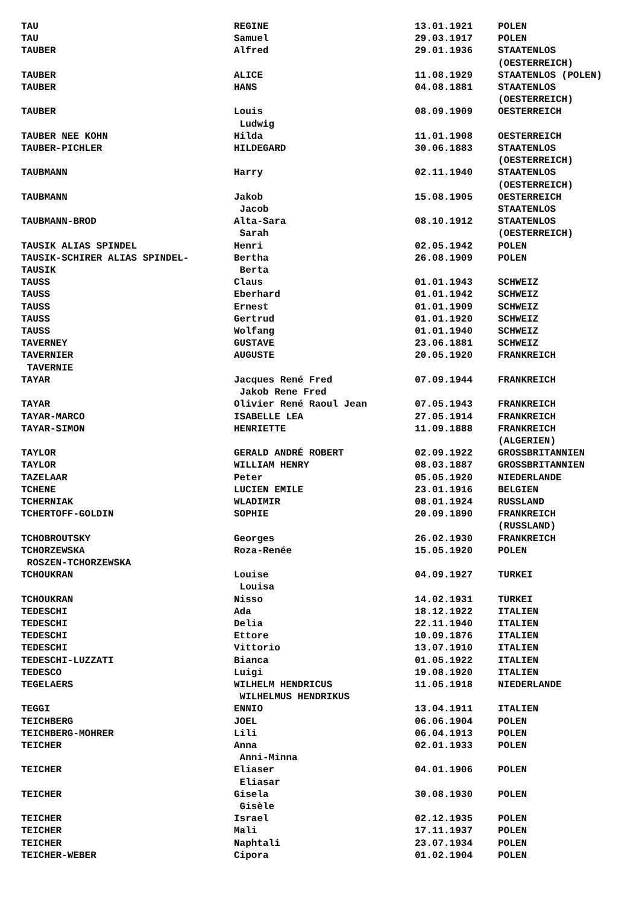| TAU | REGINE | 13.01.1921 | POLEN |
| TAU | Samuel | 29.03.1917 | POLEN |
| TAUBER | Alfred | 29.01.1936 | STAATENLOS (OESTERREICH) |
| TAUBER | ALICE | 11.08.1929 | STAATENLOS (POLEN) |
| TAUBER | HANS | 04.08.1881 | STAATENLOS (OESTERREICH) |
| TAUBER | Louis Ludwig | 08.09.1909 | OESTERREICH |
| TAUBER NEE KOHN | Hilda | 11.01.1908 | OESTERREICH |
| TAUBER-PICHLER | HILDEGARD | 30.06.1883 | STAATENLOS (OESTERREICH) |
| TAUBMANN | Harry | 02.11.1940 | STAATENLOS (OESTERREICH) |
| TAUBMANN | Jakob Jacob | 15.08.1905 | OESTERREICH STAATENLOS |
| TAUBMANN-BROD | Alta-Sara Sarah | 08.10.1912 | STAATENLOS (OESTERREICH) |
| TAUSIK ALIAS SPINDEL | Henri | 02.05.1942 | POLEN |
| TAUSIK-SCHIRER ALIAS SPINDEL- TAUSIK | Bertha Berta | 26.08.1909 | POLEN |
| TAUSS | Claus | 01.01.1943 | SCHWEIZ |
| TAUSS | Eberhard | 01.01.1942 | SCHWEIZ |
| TAUSS | Ernest | 01.01.1909 | SCHWEIZ |
| TAUSS | Gertrud | 01.01.1920 | SCHWEIZ |
| TAUSS | Wolfang | 01.01.1940 | SCHWEIZ |
| TAVERNEY | GUSTAVE | 23.06.1881 | SCHWEIZ |
| TAVERNIER TAVERNIE | AUGUSTE | 20.05.1920 | FRANKREICH |
| TAYAR | Jacques René Fred Jakob Rene Fred | 07.09.1944 | FRANKREICH |
| TAYAR | Olivier René Raoul Jean | 07.05.1943 | FRANKREICH |
| TAYAR-MARCO | ISABELLE LEA | 27.05.1914 | FRANKREICH |
| TAYAR-SIMON | HENRIETTE | 11.09.1888 | FRANKREICH (ALGERIEN) |
| TAYLOR | GERALD ANDRÉ ROBERT | 02.09.1922 | GROSSBRITANNIEN |
| TAYLOR | WILLIAM HENRY | 08.03.1887 | GROSSBRITANNIEN |
| TAZELAAR | Peter | 05.05.1920 | NIEDERLANDE |
| TCHENE | LUCIEN EMILE | 23.01.1916 | BELGIEN |
| TCHERNIAK | WLADIMIR | 08.01.1924 | RUSSLAND |
| TCHERTOFF-GOLDIN | SOPHIE | 20.09.1890 | FRANKREICH (RUSSLAND) |
| TCHOBROUTSKY | Georges | 26.02.1930 | FRANKREICH |
| TCHORZEWSKA ROSZEN-TCHORZEWSKA | Roza-Renée | 15.05.1920 | POLEN |
| TCHOUKRAN | Louise Louisa | 04.09.1927 | TURKEI |
| TCHOUKRAN | Nisso | 14.02.1931 | TURKEI |
| TEDESCHI | Ada | 18.12.1922 | ITALIEN |
| TEDESCHI | Delia | 22.11.1940 | ITALIEN |
| TEDESCHI | Ettore | 10.09.1876 | ITALIEN |
| TEDESCHI | Vittorio | 13.07.1910 | ITALIEN |
| TEDESCHI-LUZZATI | Bianca | 01.05.1922 | ITALIEN |
| TEDESCO | Luigi | 19.08.1920 | ITALIEN |
| TEGELAERS | WILHELM HENDRICUS WILHELMUS HENDRIKUS | 11.05.1918 | NIEDERLANDE |
| TEGGI | ENNIO | 13.04.1911 | ITALIEN |
| TEICHBERG | JOEL | 06.06.1904 | POLEN |
| TEICHBERG-MOHRER | Lili | 06.04.1913 | POLEN |
| TEICHER | Anna Anni-Minna | 02.01.1933 | POLEN |
| TEICHER | Eliaser Eliasar | 04.01.1906 | POLEN |
| TEICHER | Gisela Gisèle | 30.08.1930 | POLEN |
| TEICHER | Israel | 02.12.1935 | POLEN |
| TEICHER | Mali | 17.11.1937 | POLEN |
| TEICHER | Naphtali | 23.07.1934 | POLEN |
| TEICHER-WEBER | Cipora | 01.02.1904 | POLEN |